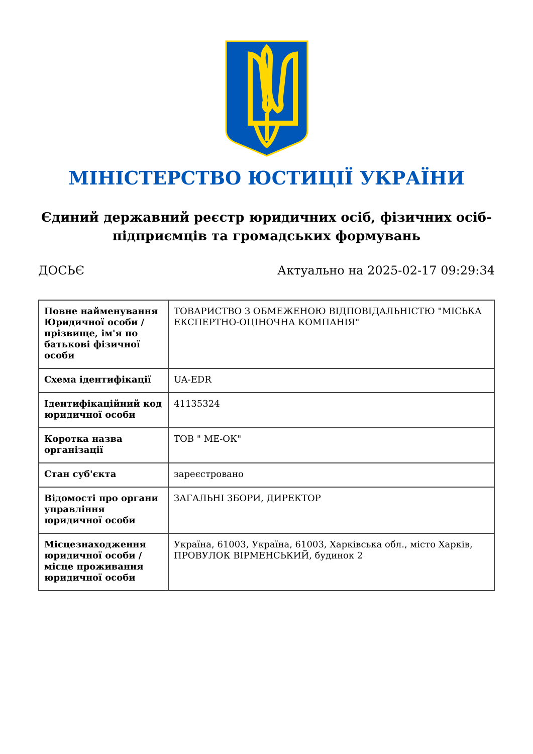МІНІСТЕРСТВО ЮСТИЦІЇ УКРАЇНИ
Єдиний державний реєстр юридичних осіб, фізичних осіб-підприємців та громадських формувань
ДОСЬЄ Актуально на 2025-02-17 09:29:34
| Повне найменування Юридичної особи / прізвище, ім'я по батькові фізичної особи | ТОВАРИСТВО З ОБМЕЖЕНОЮ ВІДПОВІДАЛЬНІСТЮ "МІСЬКА ЕКСПЕРТНО-ОЦІНОЧНА КОМПАНІЯ" |
| Схема ідентифікації | UA-EDR |
| Ідентифікаційний код юридичної особи | 41135324 |
| Коротка назва організації | ТОВ " МЕ-ОК" |
| Стан суб'єкта | зареєстровано |
| Відомості про органи управління юридичної особи | ЗАГАЛЬНІ ЗБОРИ, ДИРЕКТОР |
| Місцезнаходження юридичної особи / місце проживання юридичної особи | Україна, 61003, Україна, 61003, Харківська обл., місто Харків, ПРОВУЛОК ВІРМЕНСЬКИЙ, будинок 2 |